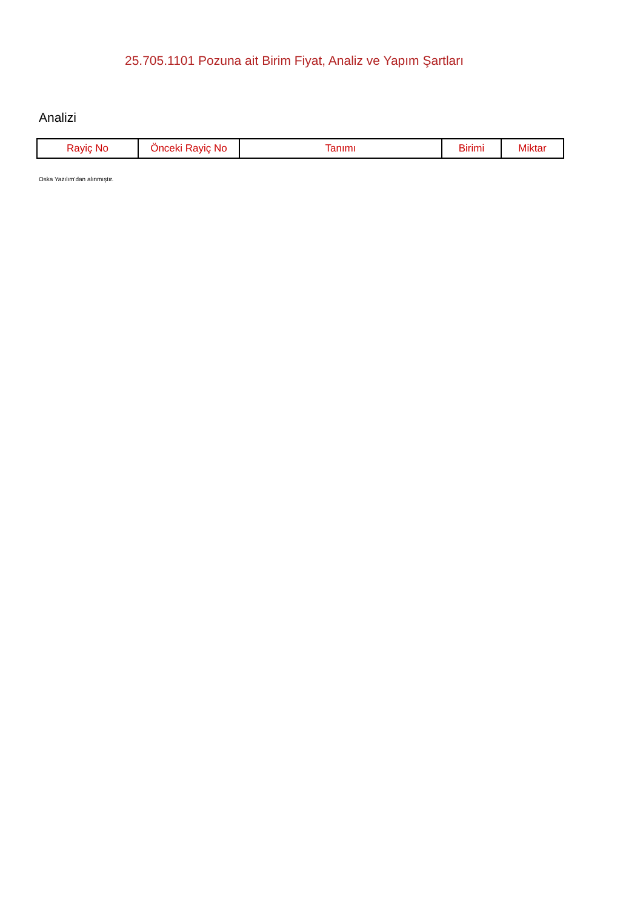25.705.1101 Pozuna ait Birim Fiyat, Analiz ve Yapım Şartları
Analizi
| Rayiç No | Önceki Rayiç No | Tanımı | Birimi | Miktar |
| --- | --- | --- | --- | --- |
Oska Yazılım'dan alınmıştır.